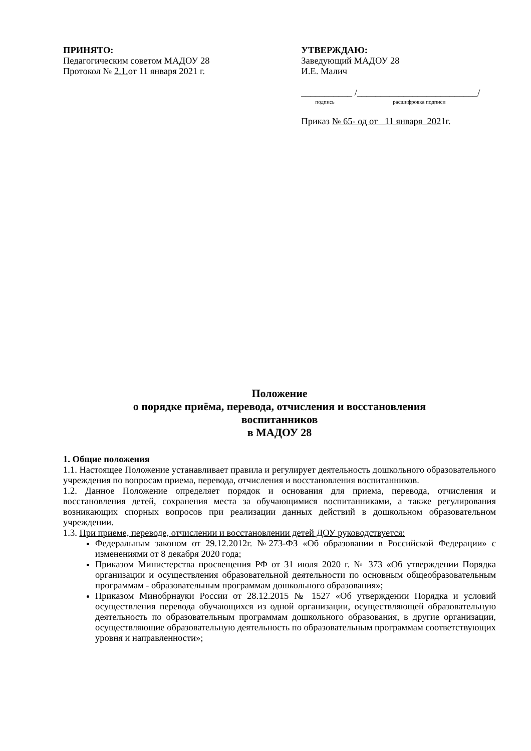ПРИНЯТО:
Педагогическим советом МАДОУ 28
Протокол № 2.1. от 11 января 2021 г.
УТВЕРЖДАЮ:
Заведующий МАДОУ 28
И.Е. Малич
___________ /__________________________/
подпись расшифровка подписи
Приказ № 65- од от 11 января 2021г.
Положение
о порядке приёма, перевода, отчисления и восстановления
воспитанников
в МАДОУ 28
1. Общие положения
1.1. Настоящее Положение устанавливает правила и регулирует деятельность дошкольного образовательного учреждения по вопросам приема, перевода, отчисления и восстановления воспитанников.
1.2. Данное Положение определяет порядок и основания для приема, перевода, отчисления и восстановления детей, сохранения места за обучающимися воспитанниками, а также регулирования возникающих спорных вопросов при реализации данных действий в дошкольном образовательном учреждении.
1.3. При приеме, переводе, отчислении и восстановлении детей ДОУ руководствуется:
Федеральным законом от 29.12.2012г. №273-ФЗ «Об образовании в Российской Федерации» с изменениями от 8 декабря 2020 года;
Приказом Министерства просвещения РФ от 31 июля 2020 г. № 373 «Об утверждении Порядка организации и осуществления образовательной деятельности по основным общеобразовательным программам - образовательным программам дошкольного образования»;
Приказом Минобрнауки России от 28.12.2015 № 1527 «Об утверждении Порядка и условий осуществления перевода обучающихся из одной организации, осуществляющей образовательную деятельность по образовательным программам дошкольного образования, в другие организации, осуществляющие образовательную деятельность по образовательным программам соответствующих уровня и направленности»;